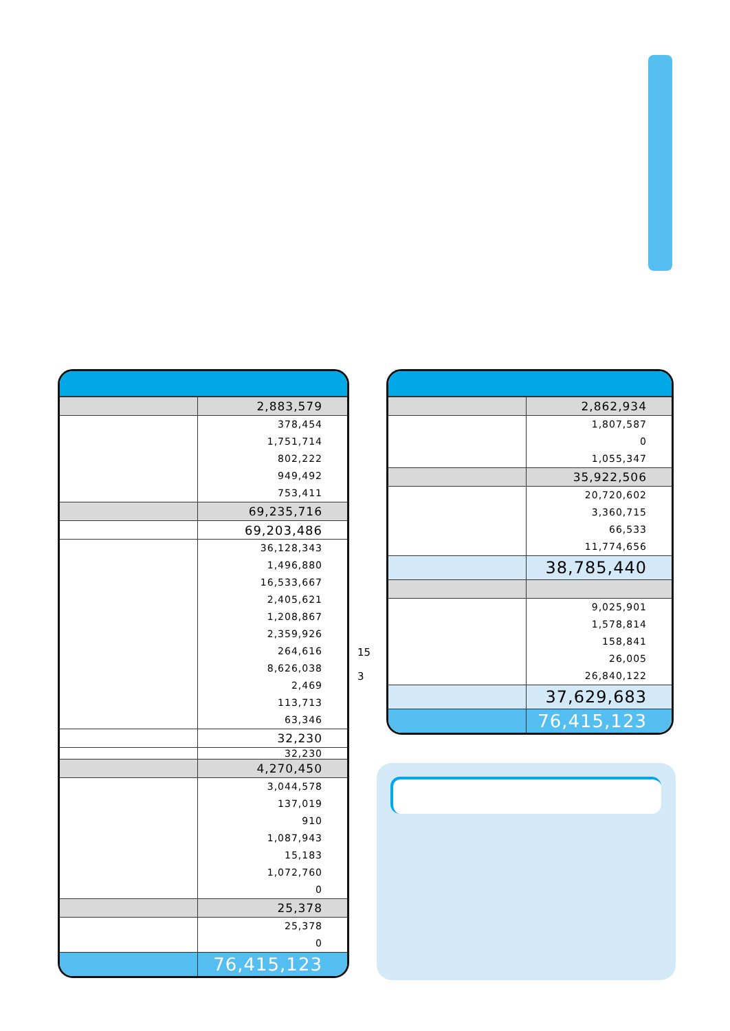| | 2,883,579 |
| | 378,454 1,751,714 802,222 949,492 753,411 |
| | 69,235,716 |
| | 69,203,486 |
| | 36,128,343 1,496,880 16,533,667 2,405,621 1,208,867 2,359,926 264,616 8,626,038 2,469 113,713 63,346 |
| | 32,230 |
| | 32,230 |
| | 4,270,450 |
| | 3,044,578 137,019 910 1,087,943 15,183 1,072,760 0 |
| | 25,378 |
| | 25,378 0 |
| | 76,415,123 |
15
3
| | 2,862,934 |
| | 1,807,587 0 1,055,347 |
| | 35,922,506 |
| | 20,720,602 3,360,715 66,533 11,774,656 |
| | 38,785,440 |
| | 9,025,901 1,578,814 158,841 26,005 26,840,122 |
| | 37,629,683 |
| | 76,415,123 |